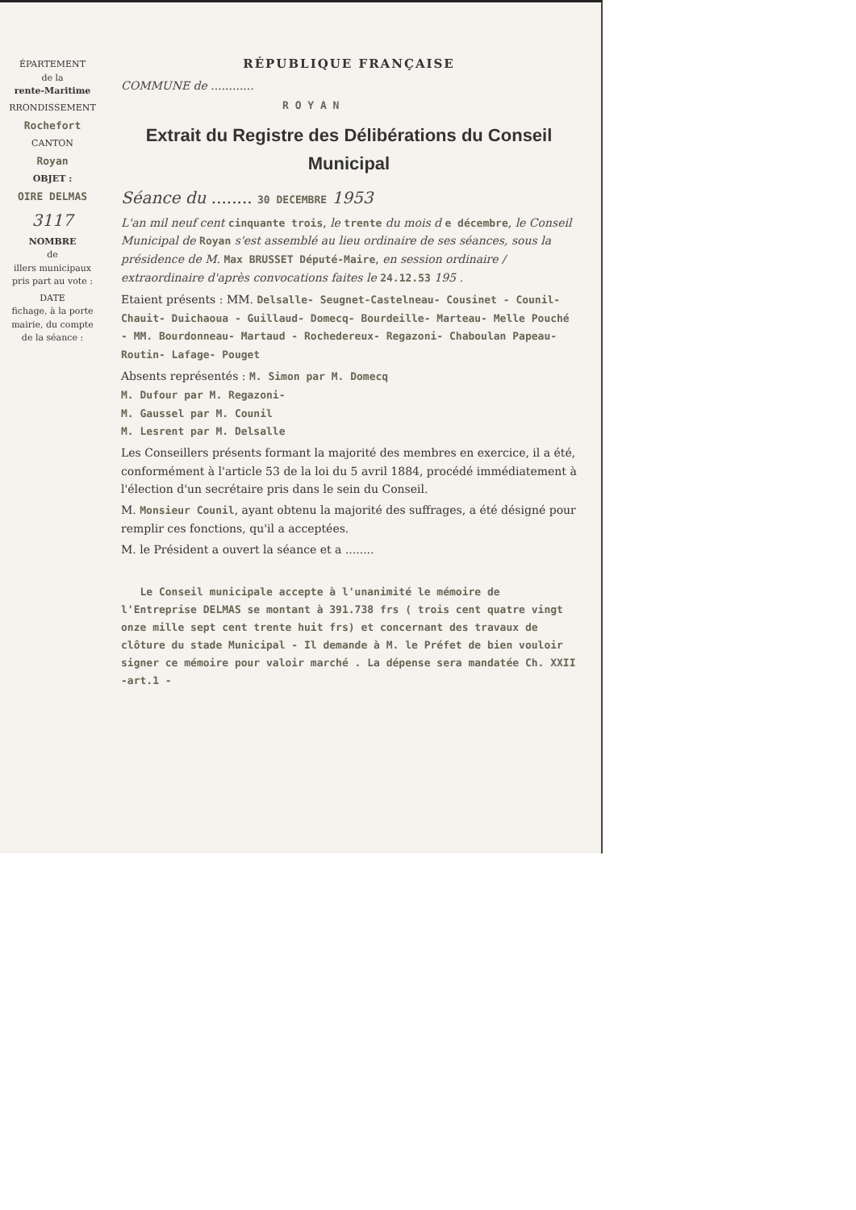ÉPARTEMENT
de la
rente-Maritime
RRONDISSEMENT
Rochefort
CANTON
Royan
OBJET :
OIRE DELMAS
3117
NOMBRE
de
illers municipaux
pris part au vote :
DATE
fichage, à la porte
mairie, du compte
de la séance :
RÉPUBLIQUE FRANÇAISE
COMMUNE de ............
R O Y A N
Extrait du Registre des Délibérations du Conseil Municipal
Séance du ........ 30 DECEMBRE 1953
L'an mil neuf cent cinquante trois, le trente du mois d e décembre, le Conseil Municipal de Royan s'est assemblé au lieu ordinaire de ses séances, sous la présidence de M. Max BRUSSET Député-Maire, en session ordinaire / extraordinaire d'après convocations faites le 24.12.53 195 .
Etaient présents : MM. Delsalle- Seugnet-Castelneau- Cousinet - Counil- Chauit- Duichaoua - Guillaud- Domecq- Bourdeille- Marteau- Melle Pouché - MM. Bourdonneau- Martaud - Rochedereux- Regazoni- Chaboulan Papeau- Routin- Lafage- Pouget
Absents représentés : M. Simon par M. Domecq
M. Dufour par M. Regazoni-
M. Gaussel par M. Counil
M. Lesrent par M. Delsalle
Les Conseillers présents formant la majorité des membres en exercice, il a été, conformément à l'article 53 de la loi du 5 avril 1884, procédé immédiatement à l'élection d'un secrétaire pris dans le sein du Conseil.
M. Monsieur Counil, ayant obtenu la majorité des suffrages, a été désigné pour remplir ces fonctions, qu'il a acceptées.
M. le Président a ouvert la séance et a ........
Le Conseil municipale accepte à l'unanimité le mémoire de l'Entreprise DELMAS se montant à 391.738 frs ( trois cent quatre vingt onze mille sept cent trente huit frs) et concernant des travaux de clôture du stade Municipal - Il demande à M. le Préfet de bien vouloir signer ce mémoire pour valoir marché . La dépense sera mandatée Ch. XXII -art.1 -